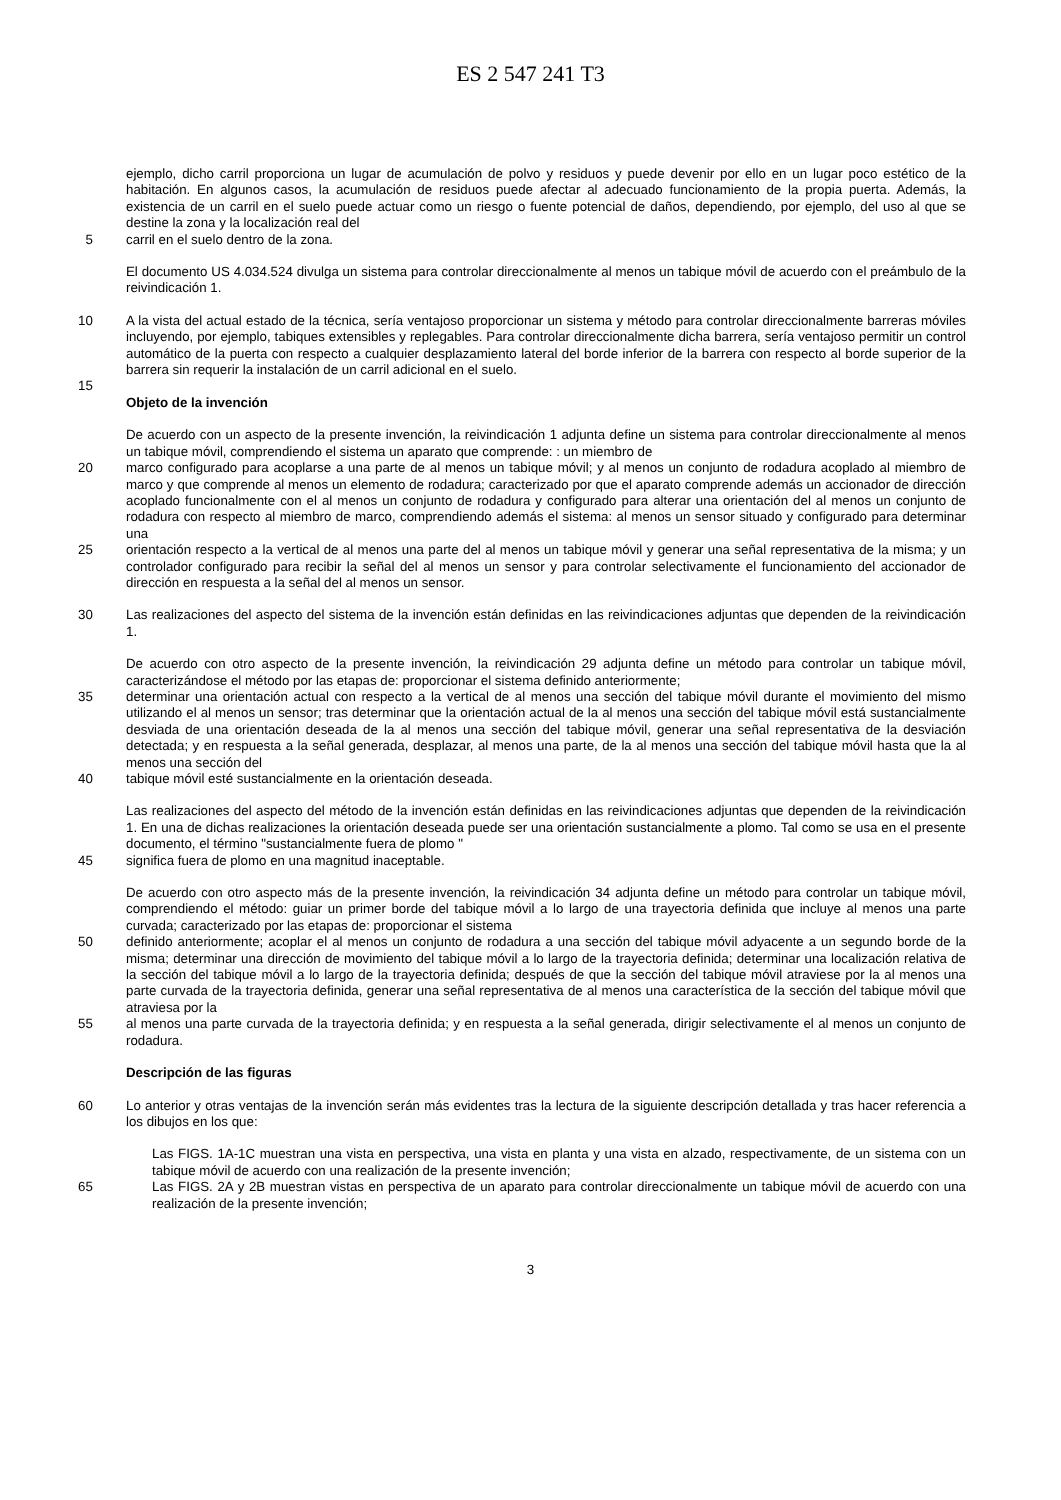ES 2 547 241 T3
ejemplo, dicho carril proporciona un lugar de acumulación de polvo y residuos y puede devenir por ello en un lugar poco estético de la habitación. En algunos casos, la acumulación de residuos puede afectar al adecuado funcionamiento de la propia puerta. Además, la existencia de un carril en el suelo puede actuar como un riesgo o fuente potencial de daños, dependiendo, por ejemplo, del uso al que se destine la zona y la localización real del
5 carril en el suelo dentro de la zona.
El documento US 4.034.524 divulga un sistema para controlar direccionalmente al menos un tabique móvil de acuerdo con el preámbulo de la reivindicación 1.
10 A la vista del actual estado de la técnica, sería ventajoso proporcionar un sistema y método para controlar direccionalmente barreras móviles incluyendo, por ejemplo, tabiques extensibles y replegables. Para controlar direccionalmente dicha barrera, sería ventajoso permitir un control automático de la puerta con respecto a cualquier desplazamiento lateral del borde inferior de la barrera con respecto al borde superior de la barrera sin requerir la instalación de un carril adicional en el suelo.
15
Objeto de la invención
De acuerdo con un aspecto de la presente invención, la reivindicación 1 adjunta define un sistema para controlar direccionalmente al menos un tabique móvil, comprendiendo el sistema un aparato que comprende: : un miembro de
20 marco configurado para acoplarse a una parte de al menos un tabique móvil; y al menos un conjunto de rodadura acoplado al miembro de marco y que comprende al menos un elemento de rodadura; caracterizado por que el aparato comprende además un accionador de dirección acoplado funcionalmente con el al menos un conjunto de rodadura y configurado para alterar una orientación del al menos un conjunto de rodadura con respecto al miembro de marco, comprendiendo además el sistema: al menos un sensor situado y configurado para determinar una
25 orientación respecto a la vertical de al menos una parte del al menos un tabique móvil y generar una señal representativa de la misma; y un controlador configurado para recibir la señal del al menos un sensor y para controlar selectivamente el funcionamiento del accionador de dirección en respuesta a la señal del al menos un sensor.
30 Las realizaciones del aspecto del sistema de la invención están definidas en las reivindicaciones adjuntas que dependen de la reivindicación 1.
De acuerdo con otro aspecto de la presente invención, la reivindicación 29 adjunta define un método para controlar un tabique móvil, caracterizándose el método por las etapas de: proporcionar el sistema definido anteriormente;
35 determinar una orientación actual con respecto a la vertical de al menos una sección del tabique móvil durante el movimiento del mismo utilizando el al menos un sensor; tras determinar que la orientación actual de la al menos una sección del tabique móvil está sustancialmente desviada de una orientación deseada de la al menos una sección del tabique móvil, generar una señal representativa de la desviación detectada; y en respuesta a la señal generada, desplazar, al menos una parte, de la al menos una sección del tabique móvil hasta que la al menos una sección del
40 tabique móvil esté sustancialmente en la orientación deseada.
Las realizaciones del aspecto del método de la invención están definidas en las reivindicaciones adjuntas que dependen de la reivindicación 1. En una de dichas realizaciones la orientación deseada puede ser una orientación sustancialmente a plomo. Tal como se usa en el presente documento, el término "sustancialmente fuera de plomo "
45 significa fuera de plomo en una magnitud inaceptable.
De acuerdo con otro aspecto más de la presente invención, la reivindicación 34 adjunta define un método para controlar un tabique móvil, comprendiendo el método: guiar un primer borde del tabique móvil a lo largo de una trayectoria definida que incluye al menos una parte curvada; caracterizado por las etapas de: proporcionar el sistema
50 definido anteriormente; acoplar el al menos un conjunto de rodadura a una sección del tabique móvil adyacente a un segundo borde de la misma; determinar una dirección de movimiento del tabique móvil a lo largo de la trayectoria definida; determinar una localización relativa de la sección del tabique móvil a lo largo de la trayectoria definida; después de que la sección del tabique móvil atraviese por la al menos una parte curvada de la trayectoria definida, generar una señal representativa de al menos una característica de la sección del tabique móvil que atraviesa por la
55 al menos una parte curvada de la trayectoria definida; y en respuesta a la señal generada, dirigir selectivamente el al menos un conjunto de rodadura.
Descripción de las figuras
60 Lo anterior y otras ventajas de la invención serán más evidentes tras la lectura de la siguiente descripción detallada y tras hacer referencia a los dibujos en los que:
Las FIGS. 1A-1C muestran una vista en perspectiva, una vista en planta y una vista en alzado, respectivamente, de un sistema con un tabique móvil de acuerdo con una realización de la presente invención;
65 Las FIGS. 2A y 2B muestran vistas en perspectiva de un aparato para controlar direccionalmente un tabique móvil de acuerdo con una realización de la presente invención;
3